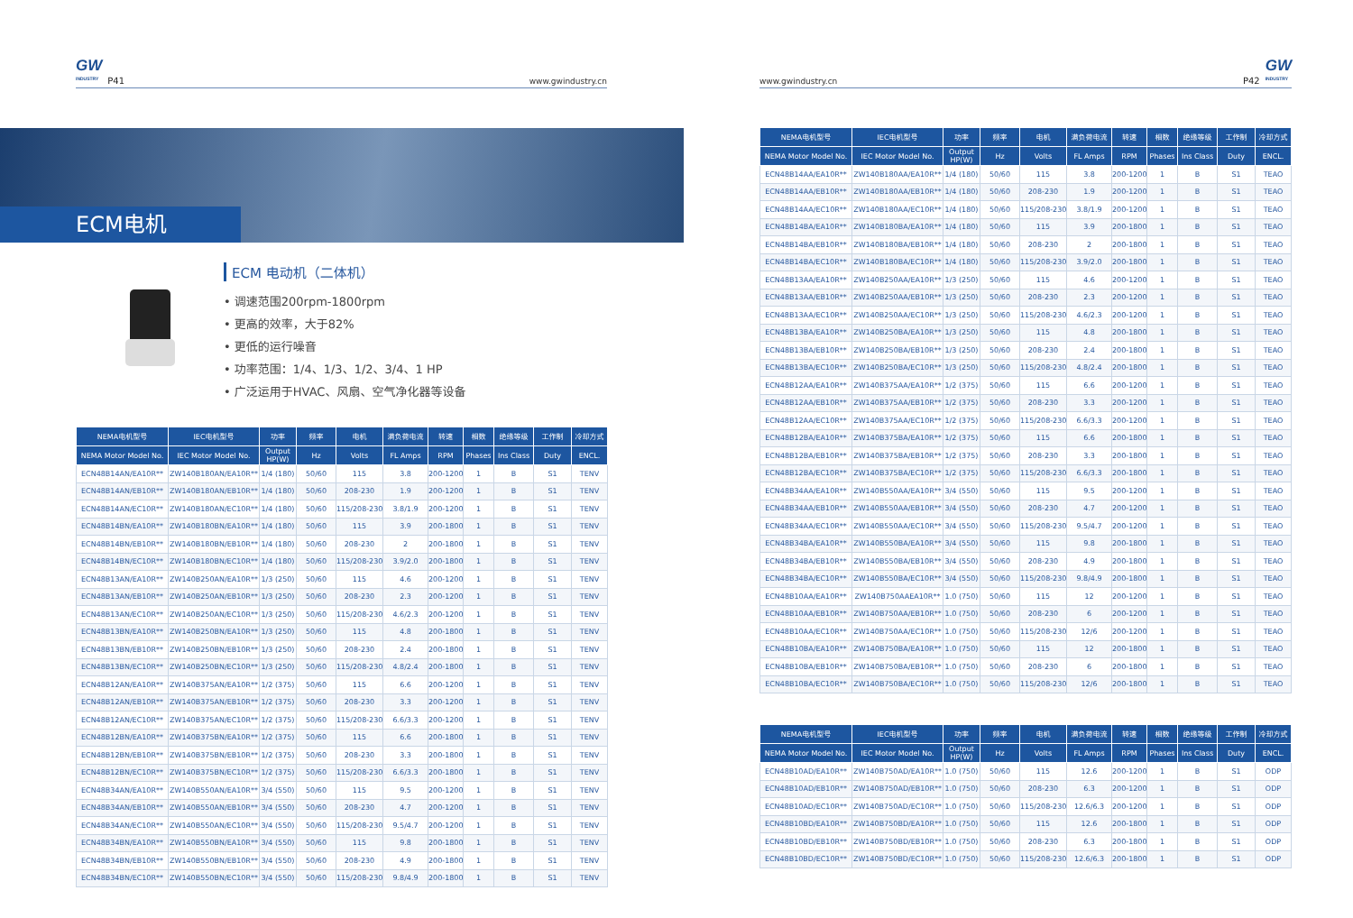GW
INDUSTRY
P41
www.gwindustry.cn
ECM电机
ECM 电动机（二体机）
• 调速范围200rpm-1800rpm
• 更高的效率，大于82%
• 更低的运行噪音
• 功率范围：1/4、1/3、1/2、3/4、1 HP
• 广泛运用于HVAC、风扇、空气净化器等设备
| NEMA电机型号 | IEC电机型号 | 功率 | 频率 | 电机 | 满负荷电流 | 转速 | 相数 | 绝缘等级 | 工作制 | 冷却方式 |
| --- | --- | --- | --- | --- | --- | --- | --- | --- | --- | --- |
| NEMA Motor Model No. | IEC Motor Model No. | Output HP(W) | Hz | Volts | FL Amps | RPM | Phases | Ins Class | Duty | ENCL. |
| ECN48B14AN/EA10R** | ZW140B180AN/EA10R** | 1/4 (180) | 50/60 | 115 | 3.8 | 200-1200 | 1 | B | S1 | TENV |
| ECN48B14AN/EB10R** | ZW140B180AN/EB10R** | 1/4 (180) | 50/60 | 208-230 | 1.9 | 200-1200 | 1 | B | S1 | TENV |
| ECN48B14AN/EC10R** | ZW140B180AN/EC10R** | 1/4 (180) | 50/60 | 115/208-230 | 3.8/1.9 | 200-1200 | 1 | B | S1 | TENV |
| ECN48B14BN/EA10R** | ZW140B180BN/EA10R** | 1/4 (180) | 50/60 | 115 | 3.9 | 200-1800 | 1 | B | S1 | TENV |
| ECN48B14BN/EB10R** | ZW140B180BN/EB10R** | 1/4 (180) | 50/60 | 208-230 | 2 | 200-1800 | 1 | B | S1 | TENV |
| ECN48B14BN/EC10R** | ZW140B180BN/EC10R** | 1/4 (180) | 50/60 | 115/208-230 | 3.9/2.0 | 200-1800 | 1 | B | S1 | TENV |
| ECN48B13AN/EA10R** | ZW140B250AN/EA10R** | 1/3 (250) | 50/60 | 115 | 4.6 | 200-1200 | 1 | B | S1 | TENV |
| ECN48B13AN/EB10R** | ZW140B250AN/EB10R** | 1/3 (250) | 50/60 | 208-230 | 2.3 | 200-1200 | 1 | B | S1 | TENV |
| ECN48B13AN/EC10R** | ZW140B250AN/EC10R** | 1/3 (250) | 50/60 | 115/208-230 | 4.6/2.3 | 200-1200 | 1 | B | S1 | TENV |
| ECN48B13BN/EA10R** | ZW140B250BN/EA10R** | 1/3 (250) | 50/60 | 115 | 4.8 | 200-1800 | 1 | B | S1 | TENV |
| ECN48B13BN/EB10R** | ZW140B250BN/EB10R** | 1/3 (250) | 50/60 | 208-230 | 2.4 | 200-1800 | 1 | B | S1 | TENV |
| ECN48B13BN/EC10R** | ZW140B250BN/EC10R** | 1/3 (250) | 50/60 | 115/208-230 | 4.8/2.4 | 200-1800 | 1 | B | S1 | TENV |
| ECN48B12AN/EA10R** | ZW140B375AN/EA10R** | 1/2 (375) | 50/60 | 115 | 6.6 | 200-1200 | 1 | B | S1 | TENV |
| ECN48B12AN/EB10R** | ZW140B375AN/EB10R** | 1/2 (375) | 50/60 | 208-230 | 3.3 | 200-1200 | 1 | B | S1 | TENV |
| ECN48B12AN/EC10R** | ZW140B375AN/EC10R** | 1/2 (375) | 50/60 | 115/208-230 | 6.6/3.3 | 200-1200 | 1 | B | S1 | TENV |
| ECN48B12BN/EA10R** | ZW140B375BN/EA10R** | 1/2 (375) | 50/60 | 115 | 6.6 | 200-1800 | 1 | B | S1 | TENV |
| ECN48B12BN/EB10R** | ZW140B375BN/EB10R** | 1/2 (375) | 50/60 | 208-230 | 3.3 | 200-1800 | 1 | B | S1 | TENV |
| ECN48B12BN/EC10R** | ZW140B375BN/EC10R** | 1/2 (375) | 50/60 | 115/208-230 | 6.6/3.3 | 200-1800 | 1 | B | S1 | TENV |
| ECN48B34AN/EA10R** | ZW140B550AN/EA10R** | 3/4 (550) | 50/60 | 115 | 9.5 | 200-1200 | 1 | B | S1 | TENV |
| ECN48B34AN/EB10R** | ZW140B550AN/EB10R** | 3/4 (550) | 50/60 | 208-230 | 4.7 | 200-1200 | 1 | B | S1 | TENV |
| ECN48B34AN/EC10R** | ZW140B550AN/EC10R** | 3/4 (550) | 50/60 | 115/208-230 | 9.5/4.7 | 200-1200 | 1 | B | S1 | TENV |
| ECN48B34BN/EA10R** | ZW140B550BN/EA10R** | 3/4 (550) | 50/60 | 115 | 9.8 | 200-1800 | 1 | B | S1 | TENV |
| ECN48B34BN/EB10R** | ZW140B550BN/EB10R** | 3/4 (550) | 50/60 | 208-230 | 4.9 | 200-1800 | 1 | B | S1 | TENV |
| ECN48B34BN/EC10R** | ZW140B550BN/EC10R** | 3/4 (550) | 50/60 | 115/208-230 | 9.8/4.9 | 200-1800 | 1 | B | S1 | TENV |
www.gwindustry.cn
P42
GW
INDUSTRY
| NEMA电机型号 | IEC电机型号 | 功率 | 频率 | 电机 | 满负荷电流 | 转速 | 相数 | 绝缘等级 | 工作制 | 冷却方式 |
| --- | --- | --- | --- | --- | --- | --- | --- | --- | --- | --- |
| NEMA Motor Model No. | IEC Motor Model No. | Output HP(W) | Hz | Volts | FL Amps | RPM | Phases | Ins Class | Duty | ENCL. |
| ECN48B14AA/EA10R** | ZW140B180AA/EA10R** | 1/4 (180) | 50/60 | 115 | 3.8 | 200-1200 | 1 | B | S1 | TEAO |
| ECN48B14AA/EB10R** | ZW140B180AA/EB10R** | 1/4 (180) | 50/60 | 208-230 | 1.9 | 200-1200 | 1 | B | S1 | TEAO |
| ECN48B14AA/EC10R** | ZW140B180AA/EC10R** | 1/4 (180) | 50/60 | 115/208-230 | 3.8/1.9 | 200-1200 | 1 | B | S1 | TEAO |
| ECN48B14BA/EA10R** | ZW140B180BA/EA10R** | 1/4 (180) | 50/60 | 115 | 3.9 | 200-1800 | 1 | B | S1 | TEAO |
| ECN48B14BA/EB10R** | ZW140B180BA/EB10R** | 1/4 (180) | 50/60 | 208-230 | 2 | 200-1800 | 1 | B | S1 | TEAO |
| ECN48B14BA/EC10R** | ZW140B180BA/EC10R** | 1/4 (180) | 50/60 | 115/208-230 | 3.9/2.0 | 200-1800 | 1 | B | S1 | TEAO |
| ECN48B13AA/EA10R** | ZW140B250AA/EA10R** | 1/3 (250) | 50/60 | 115 | 4.6 | 200-1200 | 1 | B | S1 | TEAO |
| ECN48B13AA/EB10R** | ZW140B250AA/EB10R** | 1/3 (250) | 50/60 | 208-230 | 2.3 | 200-1200 | 1 | B | S1 | TEAO |
| ECN48B13AA/EC10R** | ZW140B250AA/EC10R** | 1/3 (250) | 50/60 | 115/208-230 | 4.6/2.3 | 200-1200 | 1 | B | S1 | TEAO |
| ECN48B13BA/EA10R** | ZW140B250BA/EA10R** | 1/3 (250) | 50/60 | 115 | 4.8 | 200-1800 | 1 | B | S1 | TEAO |
| ECN48B13BA/EB10R** | ZW140B250BA/EB10R** | 1/3 (250) | 50/60 | 208-230 | 2.4 | 200-1800 | 1 | B | S1 | TEAO |
| ECN48B13BA/EC10R** | ZW140B250BA/EC10R** | 1/3 (250) | 50/60 | 115/208-230 | 4.8/2.4 | 200-1800 | 1 | B | S1 | TEAO |
| ECN48B12AA/EA10R** | ZW140B375AA/EA10R** | 1/2 (375) | 50/60 | 115 | 6.6 | 200-1200 | 1 | B | S1 | TEAO |
| ECN48B12AA/EB10R** | ZW140B375AA/EB10R** | 1/2 (375) | 50/60 | 208-230 | 3.3 | 200-1200 | 1 | B | S1 | TEAO |
| ECN48B12AA/EC10R** | ZW140B375AA/EC10R** | 1/2 (375) | 50/60 | 115/208-230 | 6.6/3.3 | 200-1200 | 1 | B | S1 | TEAO |
| ECN48B12BA/EA10R** | ZW140B375BA/EA10R** | 1/2 (375) | 50/60 | 115 | 6.6 | 200-1800 | 1 | B | S1 | TEAO |
| ECN48B12BA/EB10R** | ZW140B375BA/EB10R** | 1/2 (375) | 50/60 | 208-230 | 3.3 | 200-1800 | 1 | B | S1 | TEAO |
| ECN48B12BA/EC10R** | ZW140B375BA/EC10R** | 1/2 (375) | 50/60 | 115/208-230 | 6.6/3.3 | 200-1800 | 1 | B | S1 | TEAO |
| ECN48B34AA/EA10R** | ZW140B550AA/EA10R** | 3/4 (550) | 50/60 | 115 | 9.5 | 200-1200 | 1 | B | S1 | TEAO |
| ECN48B34AA/EB10R** | ZW140B550AA/EB10R** | 3/4 (550) | 50/60 | 208-230 | 4.7 | 200-1200 | 1 | B | S1 | TEAO |
| ECN48B34AA/EC10R** | ZW140B550AA/EC10R** | 3/4 (550) | 50/60 | 115/208-230 | 9.5/4.7 | 200-1200 | 1 | B | S1 | TEAO |
| ECN48B34BA/EA10R** | ZW140B550BA/EA10R** | 3/4 (550) | 50/60 | 115 | 9.8 | 200-1800 | 1 | B | S1 | TEAO |
| ECN48B34BA/EB10R** | ZW140B550BA/EB10R** | 3/4 (550) | 50/60 | 208-230 | 4.9 | 200-1800 | 1 | B | S1 | TEAO |
| ECN48B34BA/EC10R** | ZW140B550BA/EC10R** | 3/4 (550) | 50/60 | 115/208-230 | 9.8/4.9 | 200-1800 | 1 | B | S1 | TEAO |
| ECN48B10AA/EA10R** | ZW140B750AAEA10R** | 1.0 (750) | 50/60 | 115 | 12 | 200-1200 | 1 | B | S1 | TEAO |
| ECN48B10AA/EB10R** | ZW140B750AA/EB10R** | 1.0 (750) | 50/60 | 208-230 | 6 | 200-1200 | 1 | B | S1 | TEAO |
| ECN48B10AA/EC10R** | ZW140B750AA/EC10R** | 1.0 (750) | 50/60 | 115/208-230 | 12/6 | 200-1200 | 1 | B | S1 | TEAO |
| ECN48B10BA/EA10R** | ZW140B750BA/EA10R** | 1.0 (750) | 50/60 | 115 | 12 | 200-1800 | 1 | B | S1 | TEAO |
| ECN48B10BA/EB10R** | ZW140B750BA/EB10R** | 1.0 (750) | 50/60 | 208-230 | 6 | 200-1800 | 1 | B | S1 | TEAO |
| ECN48B10BA/EC10R** | ZW140B750BA/EC10R** | 1.0 (750) | 50/60 | 115/208-230 | 12/6 | 200-1800 | 1 | B | S1 | TEAO |
| NEMA电机型号 | IEC电机型号 | 功率 | 频率 | 电机 | 满负荷电流 | 转速 | 相数 | 绝缘等级 | 工作制 | 冷却方式 |
| --- | --- | --- | --- | --- | --- | --- | --- | --- | --- | --- |
| NEMA Motor Model No. | IEC Motor Model No. | Output HP(W) | Hz | Volts | FL Amps | RPM | Phases | Ins Class | Duty | ENCL. |
| ECN48B10AD/EA10R** | ZW140B750AD/EA10R** | 1.0 (750) | 50/60 | 115 | 12.6 | 200-1200 | 1 | B | S1 | ODP |
| ECN48B10AD/EB10R** | ZW140B750AD/EB10R** | 1.0 (750) | 50/60 | 208-230 | 6.3 | 200-1200 | 1 | B | S1 | ODP |
| ECN48B10AD/EC10R** | ZW140B750AD/EC10R** | 1.0 (750) | 50/60 | 115/208-230 | 12.6/6.3 | 200-1200 | 1 | B | S1 | ODP |
| ECN48B10BD/EA10R** | ZW140B750BD/EA10R** | 1.0 (750) | 50/60 | 115 | 12.6 | 200-1800 | 1 | B | S1 | ODP |
| ECN48B10BD/EB10R** | ZW140B750BD/EB10R** | 1.0 (750) | 50/60 | 208-230 | 6.3 | 200-1800 | 1 | B | S1 | ODP |
| ECN48B10BD/EC10R** | ZW140B750BD/EC10R** | 1.0 (750) | 50/60 | 115/208-230 | 12.6/6.3 | 200-1800 | 1 | B | S1 | ODP |